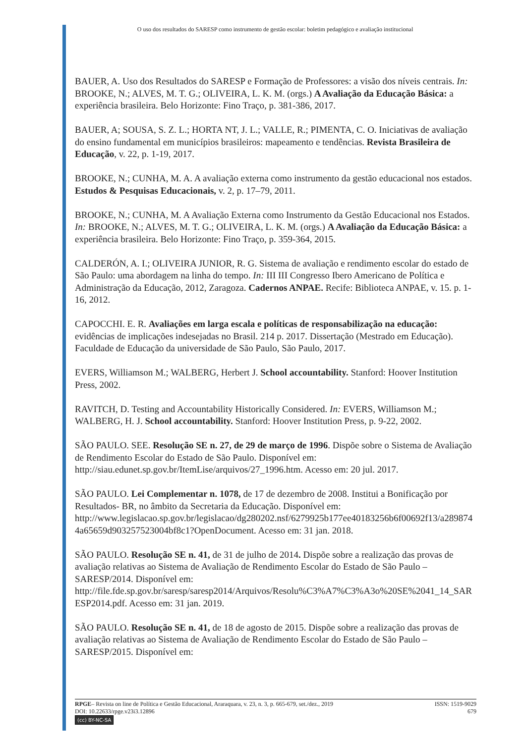O uso dos resultados do SARESP como instrumento de gestão escolar: boletim pedagógico e avaliação institucional
BAUER, A. Uso dos Resultados do SARESP e Formação de Professores: a visão dos níveis centrais. In: BROOKE, N.; ALVES, M. T. G.; OLIVEIRA, L. K. M. (orgs.) A Avaliação da Educação Básica: a experiência brasileira. Belo Horizonte: Fino Traço, p. 381-386, 2017.
BAUER, A; SOUSA, S. Z. L.; HORTA NT, J. L.; VALLE, R.; PIMENTA, C. O. Iniciativas de avaliação do ensino fundamental em municípios brasileiros: mapeamento e tendências. Revista Brasileira de Educação, v. 22, p. 1-19, 2017.
BROOKE, N.; CUNHA, M. A. A avaliação externa como instrumento da gestão educacional nos estados. Estudos & Pesquisas Educacionais, v. 2, p. 17–79, 2011.
BROOKE, N.; CUNHA, M. A Avaliação Externa como Instrumento da Gestão Educacional nos Estados. In: BROOKE, N.; ALVES, M. T. G.; OLIVEIRA, L. K. M. (orgs.) A Avaliação da Educação Básica: a experiência brasileira. Belo Horizonte: Fino Traço, p. 359-364, 2015.
CALDERÓN, A. I.; OLIVEIRA JUNIOR, R. G. Sistema de avaliação e rendimento escolar do estado de São Paulo: uma abordagem na linha do tempo. In: III III Congresso Ibero Americano de Política e Administração da Educação, 2012, Zaragoza. Cadernos ANPAE. Recife: Biblioteca ANPAE, v. 15. p. 1-16, 2012.
CAPOCCHI. E. R. Avaliações em larga escala e políticas de responsabilização na educação: evidências de implicações indesejadas no Brasil. 214 p. 2017. Dissertação (Mestrado em Educação). Faculdade de Educação da universidade de São Paulo, São Paulo, 2017.
EVERS, Williamson M.; WALBERG, Herbert J. School accountability. Stanford: Hoover Institution Press, 2002.
RAVITCH, D. Testing and Accountability Historically Considered. In: EVERS, Williamson M.; WALBERG, H. J. School accountability. Stanford: Hoover Institution Press, p. 9-22, 2002.
SÃO PAULO. SEE. Resolução SE n. 27, de 29 de março de 1996. Dispõe sobre o Sistema de Avaliação de Rendimento Escolar do Estado de São Paulo. Disponível em: http://siau.edunet.sp.gov.br/ItemLise/arquivos/27_1996.htm. Acesso em: 20 jul. 2017.
SÃO PAULO. Lei Complementar n. 1078, de 17 de dezembro de 2008. Institui a Bonificação por Resultados- BR, no âmbito da Secretaria da Educação. Disponível em: http://www.legislacao.sp.gov.br/legislacao/dg280202.nsf/6279925b177ee40183256b6f00692f13/a2898744a65659d903257523004bf8c1?OpenDocument. Acesso em: 31 jan. 2018.
SÃO PAULO. Resolução SE n. 41, de 31 de julho de 2014. Dispõe sobre a realização das provas de avaliação relativas ao Sistema de Avaliação de Rendimento Escolar do Estado de São Paulo – SARESP/2014. Disponível em: http://file.fde.sp.gov.br/saresp/saresp2014/Arquivos/Resolu%C3%A7%C3%A3o%20SE%2041_14_SARESP2014.pdf. Acesso em: 31 jan. 2019.
SÃO PAULO. Resolução SE n. 41, de 18 de agosto de 2015. Dispõe sobre a realização das provas de avaliação relativas ao Sistema de Avaliação de Rendimento Escolar do Estado de São Paulo – SARESP/2015. Disponível em:
ISSN: 1519-9029
679
RPGE– Revista on line de Política e Gestão Educacional, Araraquara, v. 23, n. 3, p. 665-679, set./dez., 2019
DOI: 10.22633/rpge.v23i3.12896
(cc) BY-NC-SA